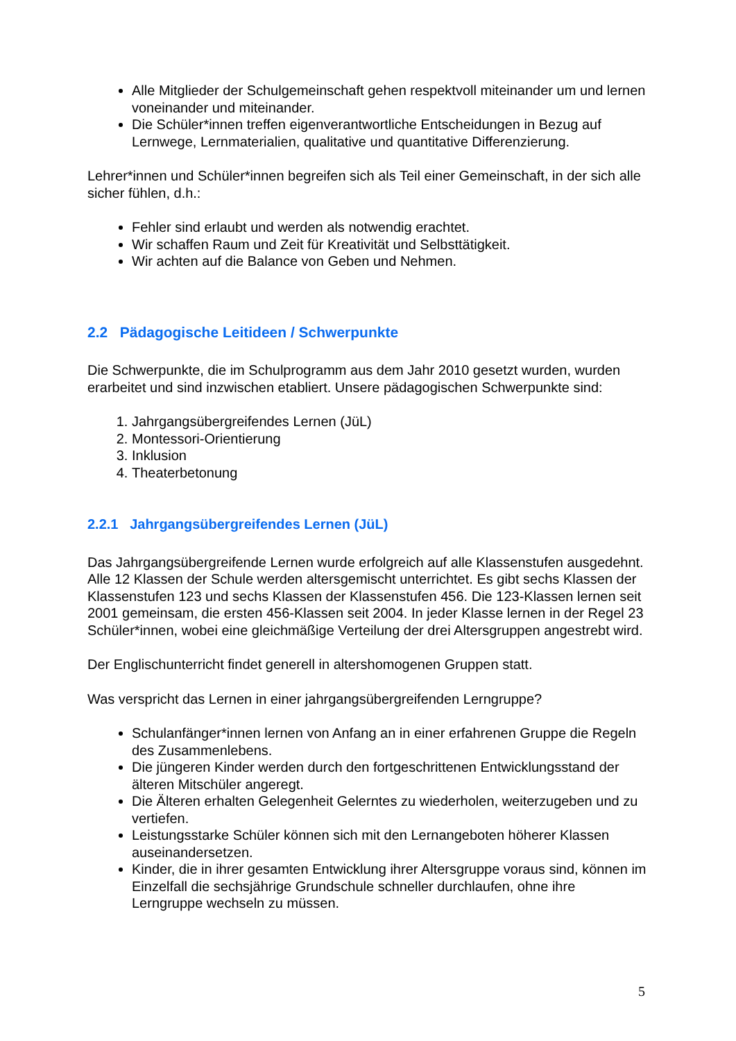Alle Mitglieder der Schulgemeinschaft gehen respektvoll miteinander um und lernen voneinander und miteinander.
Die Schüler*innen treffen eigenverantwortliche Entscheidungen in Bezug auf Lernwege, Lernmaterialien, qualitative und quantitative Differenzierung.
Lehrer*innen und Schüler*innen begreifen sich als Teil einer Gemeinschaft, in der sich alle sicher fühlen, d.h.:
Fehler sind erlaubt und werden als notwendig erachtet.
Wir schaffen Raum und Zeit für Kreativität und Selbsttätigkeit.
Wir achten auf die Balance von Geben und Nehmen.
2.2 Pädagogische Leitideen / Schwerpunkte
Die Schwerpunkte, die im Schulprogramm aus dem Jahr 2010 gesetzt wurden, wurden erarbeitet und sind inzwischen etabliert. Unsere pädagogischen Schwerpunkte sind:
1. Jahrgangsübergreifendes Lernen (JüL)
2. Montessori-Orientierung
3. Inklusion
4. Theaterbetonung
2.2.1 Jahrgangsübergreifendes Lernen (JüL)
Das Jahrgangsübergreifende Lernen wurde erfolgreich auf alle Klassenstufen ausgedehnt. Alle 12 Klassen der Schule werden altersgemischt unterrichtet. Es gibt sechs Klassen der Klassenstufen 123 und sechs Klassen der Klassenstufen 456. Die 123-Klassen lernen seit 2001 gemeinsam, die ersten 456-Klassen seit 2004. In jeder Klasse lernen in der Regel 23 Schüler*innen, wobei eine gleichmäßige Verteilung der drei Altersgruppen angestrebt wird.
Der Englischunterricht findet generell in altershomogenen Gruppen statt.
Was verspricht das Lernen in einer jahrgangsübergreifenden Lerngruppe?
Schulanfänger*innen lernen von Anfang an in einer erfahrenen Gruppe die Regeln des Zusammenlebens.
Die jüngeren Kinder werden durch den fortgeschrittenen Entwicklungsstand der älteren Mitschüler angeregt.
Die Älteren erhalten Gelegenheit Gelerntes zu wiederholen, weiterzugeben und zu vertiefen.
Leistungsstarke Schüler können sich mit den Lernangeboten höherer Klassen auseinandersetzen.
Kinder, die in ihrer gesamten Entwicklung ihrer Altersgruppe voraus sind, können im Einzelfall die sechsjährige Grundschule schneller durchlaufen, ohne ihre Lerngruppe wechseln zu müssen.
5